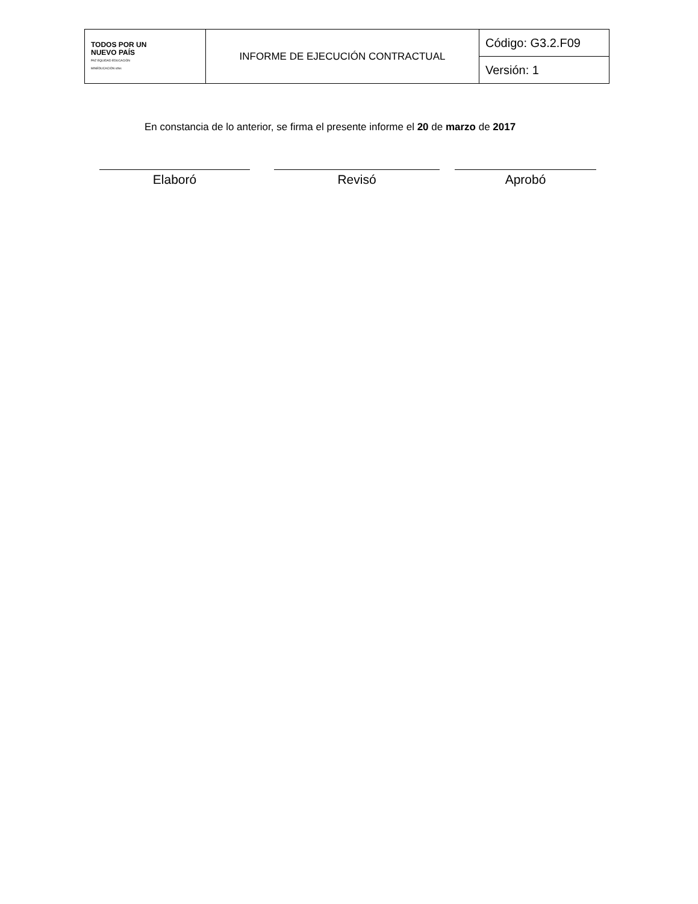| TODOS POR UN NUEVO PAÍS PAZ EQUIDAD EDUCACIÓN MINEDUCACIÓN icfes | INFORME DE EJECUCIÓN CONTRACTUAL | Código: G3.2.F09 |
| | | Versión: 1 |
En constancia de lo anterior, se firma el presente informe el 20 de marzo de 2017
Elaboró Revisó Aprobó